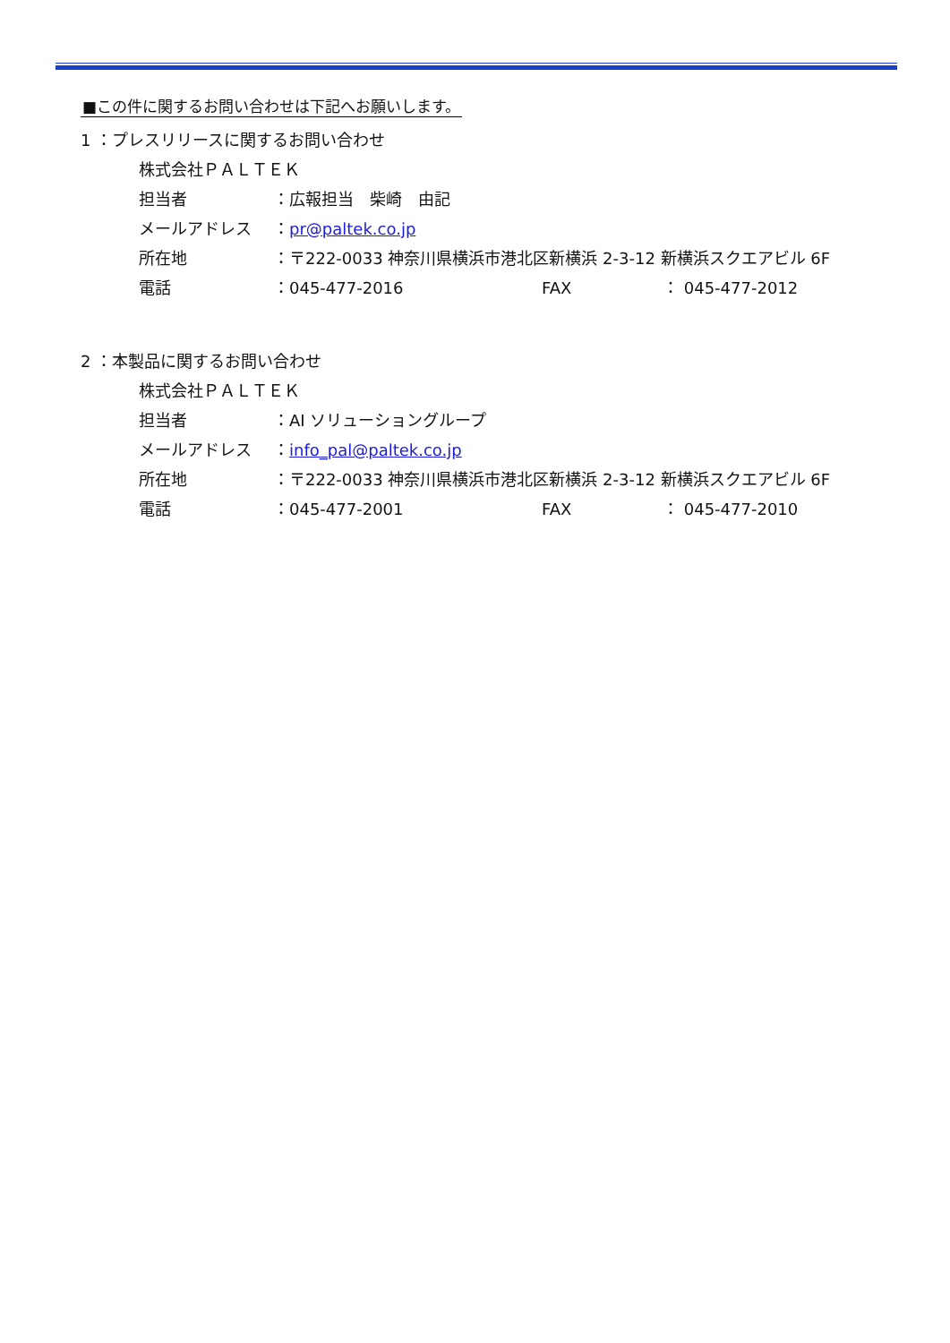■この件に関するお問い合わせは下記へお願いします。
1 ：プレスリリースに関するお問い合わせ
株式会社ＰＡＬＴＥＫ
担当者 ：広報担当　柴崎　由記
メールアドレス ：pr@paltek.co.jp
所在地 ：〒222-0033 神奈川県横浜市港北区新横浜 2-3-12 新横浜スクエアビル 6F
電話 ：045-477-2016 FAX ： 045-477-2012
2 ：本製品に関するお問い合わせ
株式会社ＰＡＬＴＥＫ
担当者 ：AI ソリューショングループ
メールアドレス ：info_pal@paltek.co.jp
所在地 ：〒222-0033 神奈川県横浜市港北区新横浜 2-3-12 新横浜スクエアビル 6F
電話 ：045-477-2001 FAX ： 045-477-2010